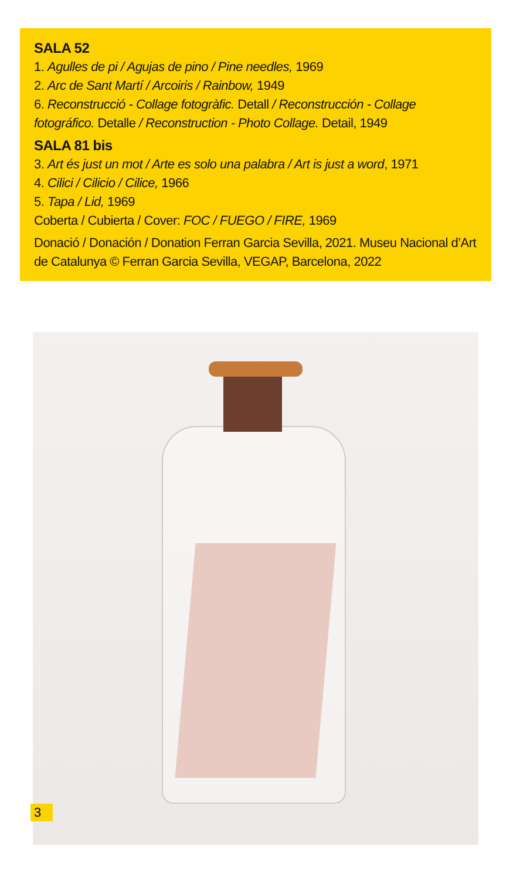SALA 52
1. Agulles de pi / Agujas de pino / Pine needles, 1969
2. Arc de Sant Martí / Arcoiris / Rainbow, 1949
6. Reconstrucció - Collage fotogràfic. Detall / Reconstrucción - Collage fotográfico. Detalle / Reconstruction - Photo Collage. Detail, 1949
SALA 81 bis
3. Art és just un mot / Arte es solo una palabra / Art is just a word, 1971
4. Cilici / Cilicio / Cilice, 1966
5. Tapa / Lid, 1969
Coberta / Cubierta / Cover: FOC / FUEGO / FIRE, 1969
Donació / Donación / Donation Ferran Garcia Sevilla, 2021. Museu Nacional d’Art de Catalunya © Ferran Garcia Sevilla, VEGAP, Barcelona, 2022
3